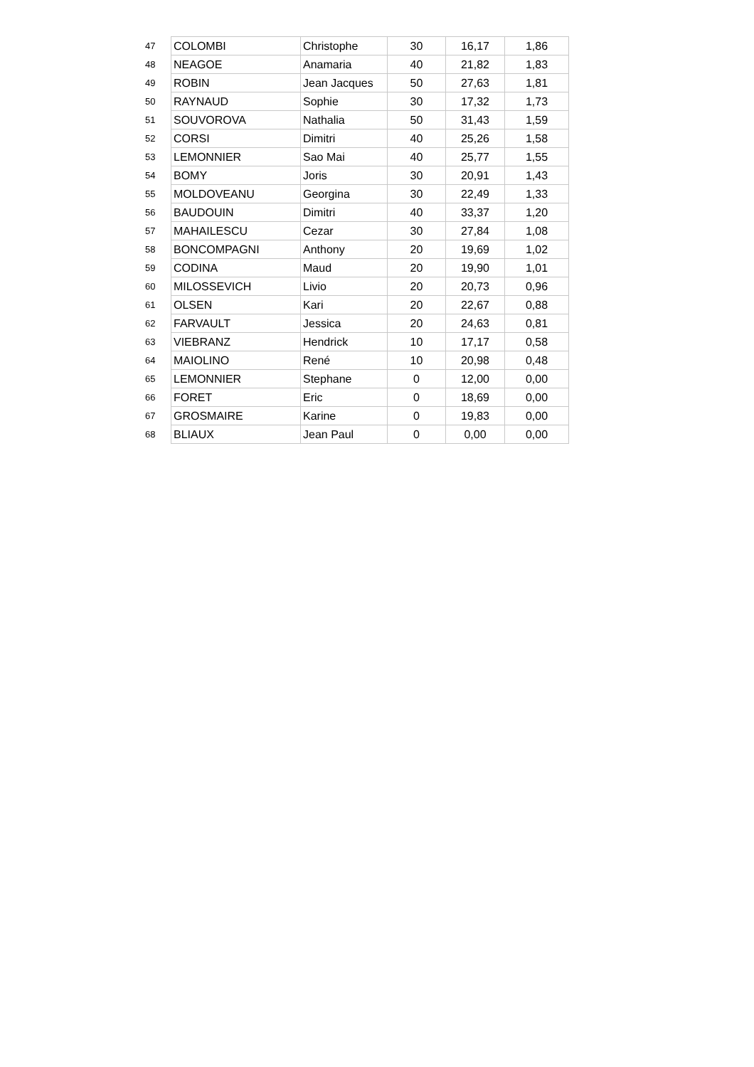| 47 | COLOMBI | Christophe | 30 | 16,17 | 1,86 |
| 48 | NEAGOE | Anamaria | 40 | 21,82 | 1,83 |
| 49 | ROBIN | Jean Jacques | 50 | 27,63 | 1,81 |
| 50 | RAYNAUD | Sophie | 30 | 17,32 | 1,73 |
| 51 | SOUVOROVA | Nathalia | 50 | 31,43 | 1,59 |
| 52 | CORSI | Dimitri | 40 | 25,26 | 1,58 |
| 53 | LEMONNIER | Sao Mai | 40 | 25,77 | 1,55 |
| 54 | BOMY | Joris | 30 | 20,91 | 1,43 |
| 55 | MOLDOVEANU | Georgina | 30 | 22,49 | 1,33 |
| 56 | BAUDOUIN | Dimitri | 40 | 33,37 | 1,20 |
| 57 | MAHAILESCU | Cezar | 30 | 27,84 | 1,08 |
| 58 | BONCOMPAGNI | Anthony | 20 | 19,69 | 1,02 |
| 59 | CODINA | Maud | 20 | 19,90 | 1,01 |
| 60 | MILOSSEVICH | Livio | 20 | 20,73 | 0,96 |
| 61 | OLSEN | Kari | 20 | 22,67 | 0,88 |
| 62 | FARVAULT | Jessica | 20 | 24,63 | 0,81 |
| 63 | VIEBRANZ | Hendrick | 10 | 17,17 | 0,58 |
| 64 | MAIOLINO | René | 10 | 20,98 | 0,48 |
| 65 | LEMONNIER | Stephane | 0 | 12,00 | 0,00 |
| 66 | FORET | Eric | 0 | 18,69 | 0,00 |
| 67 | GROSMAIRE | Karine | 0 | 19,83 | 0,00 |
| 68 | BLIAUX | Jean Paul | 0 | 0,00 | 0,00 |